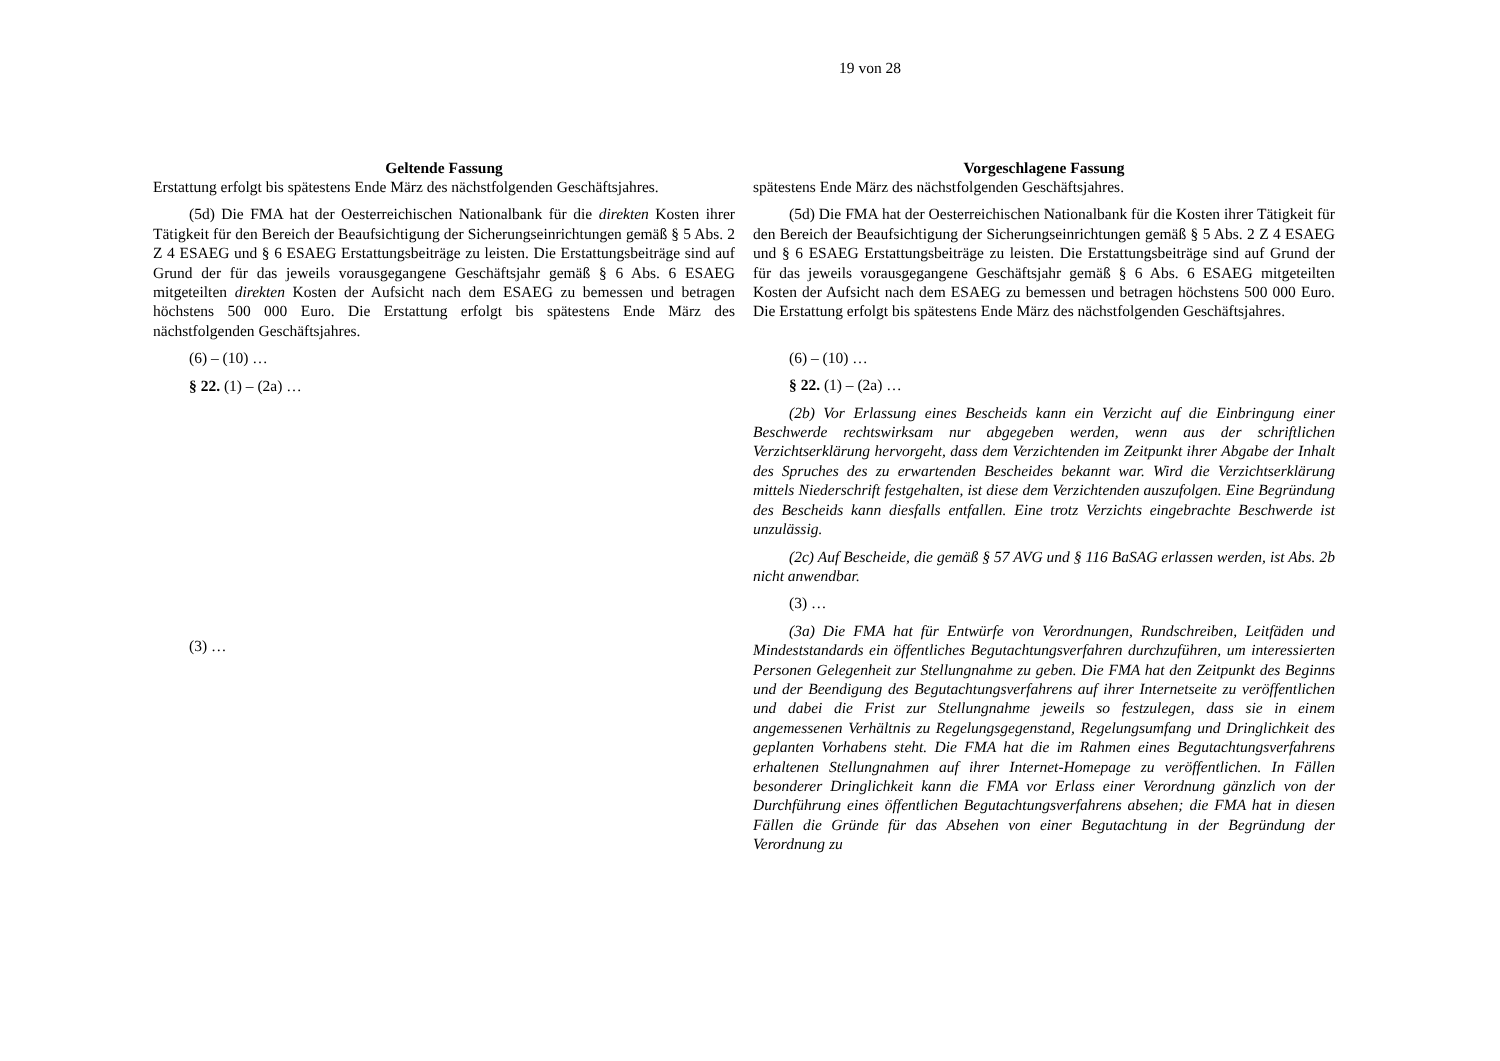19 von 28
Geltende Fassung
Erstattung erfolgt bis spätestens Ende März des nächstfolgenden Geschäftsjahres.
(5d) Die FMA hat der Oesterreichischen Nationalbank für die direkten Kosten ihrer Tätigkeit für den Bereich der Beaufsichtigung der Sicherungseinrichtungen gemäß § 5 Abs. 2 Z 4 ESAEG und § 6 ESAEG Erstattungsbeiträge zu leisten. Die Erstattungsbeiträge sind auf Grund der für das jeweils vorausgegangene Geschäftsjahr gemäß § 6 Abs. 6 ESAEG mitgeteilten direkten Kosten der Aufsicht nach dem ESAEG zu bemessen und betragen höchstens 500 000 Euro. Die Erstattung erfolgt bis spätestens Ende März des nächstfolgenden Geschäftsjahres.
(6) – (10) …
§ 22. (1) – (2a) …
(3) …
Vorgeschlagene Fassung
spätestens Ende März des nächstfolgenden Geschäftsjahres.
(5d) Die FMA hat der Oesterreichischen Nationalbank für die Kosten ihrer Tätigkeit für den Bereich der Beaufsichtigung der Sicherungseinrichtungen gemäß § 5 Abs. 2 Z 4 ESAEG und § 6 ESAEG Erstattungsbeiträge zu leisten. Die Erstattungsbeiträge sind auf Grund der für das jeweils vorausgegangene Geschäftsjahr gemäß § 6 Abs. 6 ESAEG mitgeteilten Kosten der Aufsicht nach dem ESAEG zu bemessen und betragen höchstens 500 000 Euro. Die Erstattung erfolgt bis spätestens Ende März des nächstfolgenden Geschäftsjahres.
(6) – (10) …
§ 22. (1) – (2a) …
(2b) Vor Erlassung eines Bescheids kann ein Verzicht auf die Einbringung einer Beschwerde rechtswirksam nur abgegeben werden, wenn aus der schriftlichen Verzichtserklärung hervorgeht, dass dem Verzichtenden im Zeitpunkt ihrer Abgabe der Inhalt des Spruches des zu erwartenden Bescheides bekannt war. Wird die Verzichtserklärung mittels Niederschrift festgehalten, ist diese dem Verzichtenden auszufolgen. Eine Begründung des Bescheids kann diesfalls entfallen. Eine trotz Verzichts eingebrachte Beschwerde ist unzulässig.
(2c) Auf Bescheide, die gemäß § 57 AVG und § 116 BaSAG erlassen werden, ist Abs. 2b nicht anwendbar.
(3) …
(3a) Die FMA hat für Entwürfe von Verordnungen, Rundschreiben, Leitfäden und Mindeststandards ein öffentliches Begutachtungsverfahren durchzuführen, um interessierten Personen Gelegenheit zur Stellungnahme zu geben. Die FMA hat den Zeitpunkt des Beginns und der Beendigung des Begutachtungsverfahrens auf ihrer Internetseite zu veröffentlichen und dabei die Frist zur Stellungnahme jeweils so festzulegen, dass sie in einem angemessenen Verhältnis zu Regelungsgegenstand, Regelungsumfang und Dringlichkeit des geplanten Vorhabens steht. Die FMA hat die im Rahmen eines Begutachtungsverfahrens erhaltenen Stellungnahmen auf ihrer Internet-Homepage zu veröffentlichen. In Fällen besonderer Dringlichkeit kann die FMA vor Erlass einer Verordnung gänzlich von der Durchführung eines öffentlichen Begutachtungsverfahrens absehen; die FMA hat in diesen Fällen die Gründe für das Absehen von einer Begutachtung in der Begründung der Verordnung zu